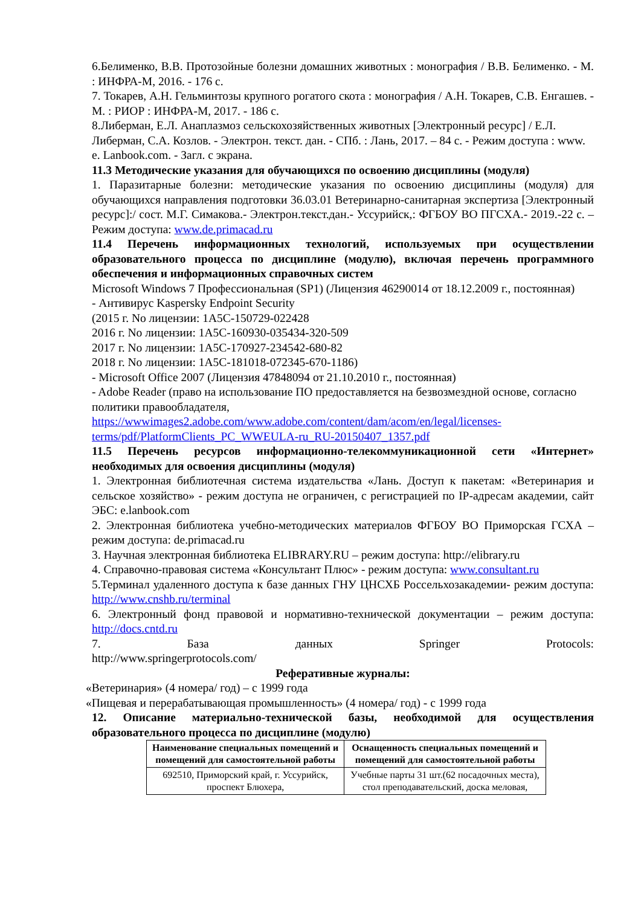6.Белименко, В.В. Протозойные болезни домашних животных : монография / В.В. Белименко. - М. : ИНФРА-М, 2016. - 176 с.
7. Токарев, А.Н. Гельминтозы крупного рогатого скота : монография / А.Н. Токарев, С.В. Енгашев. - М. : РИОР : ИНФРА-М, 2017. - 186 с.
8.Либерман, Е.Л. Анаплазмоз сельскохозяйственных животных [Электронный ресурс] / Е.Л. Либерман, С.А. Козлов. - Электрон. текст. дан. - СПб. : Лань, 2017. – 84 с. - Режим доступа : www. e. Lanbook.com. - Загл. с экрана.
11.3 Методические указания для обучающихся по освоению дисциплины (модуля)
1. Паразитарные болезни: методические указания по освоению дисциплины (модуля) для обучающихся направления подготовки 36.03.01 Ветеринарно-санитарная экспертиза [Электронный ресурс]:/ сост. М.Г. Симакова.- Электрон.текст.дан.- Уссурийск,: ФГБОУ ВО ПГСХА.- 2019.-22 с. – Режим доступа: www.de.primacad.ru
11.4 Перечень информационных технологий, используемых при осуществлении образовательного процесса по дисциплине (модулю), включая перечень программного обеспечения и информационных справочных систем
Microsoft Windows 7 Профессиональная (SP1) (Лицензия 46290014 от 18.12.2009 г., постоянная)
- Антивирус Kaspersky Endpoint Security
(2015 г. No лицензии: 1A5C-150729-022428
2016 г. No лицензии: 1A5C-160930-035434-320-509
2017 г. No лицензии: 1A5C-170927-234542-680-82
2018 г. No лицензии: 1A5C-181018-072345-670-1186)
- Microsoft Office 2007 (Лицензия 47848094 от 21.10.2010 г., постоянная)
- Adobe Reader (право на использование ПО предоставляется на безвозмездной основе, согласно политики правообладателя, https://wwwimages2.adobe.com/www.adobe.com/content/dam/acom/en/legal/licenses-terms/pdf/PlatformClients_PC_WWEULA-ru_RU-20150407_1357.pdf
11.5 Перечень ресурсов информационно-телекоммуникационной сети «Интернет» необходимых для освоения дисциплины (модуля)
1. Электронная библиотечная система издательства «Лань. Доступ к пакетам: «Ветеринария и сельское хозяйство» - режим доступа не ограничен, с регистрацией по IP-адресам академии, сайт ЭБС: e.lanbook.com
2. Электронная библиотека учебно-методических материалов ФГБОУ ВО Приморская ГСХА – режим доступа: de.primacad.ru
3. Научная электронная библиотека ELIBRARY.RU – режим доступа: http://elibrary.ru
4. Справочно-правовая система «Консультант Плюс» - режим доступа: www.consultant.ru
5.Терминал удаленного доступа к базе данных ГНУ ЦНСХБ Россельхозакадемии- режим доступа: http://www.cnshb.ru/terminal
6. Электронный фонд правовой и нормативно-технической документации – режим доступа: http://docs.cntd.ru
7. База данных Springer Protocols:
http://www.springerprotocols.com/
Реферативные журналы:
«Ветеринария» (4 номера/ год) – с 1999 года
«Пищевая и перерабатывающая промышленность» (4 номера/ год) - с 1999 года
12. Описание материально-технической базы, необходимой для осуществления образовательного процесса по дисциплине (модулю)
| Наименование специальных помещений и помещений для самостоятельной работы | Оснащенность специальных помещений и помещений для самостоятельной работы |
| --- | --- |
| 692510, Приморский край, г. Уссурийск, проспект Блюхера, | Учебные парты 31 шт.(62 посадочных места), стол преподавательский, доска меловая, |